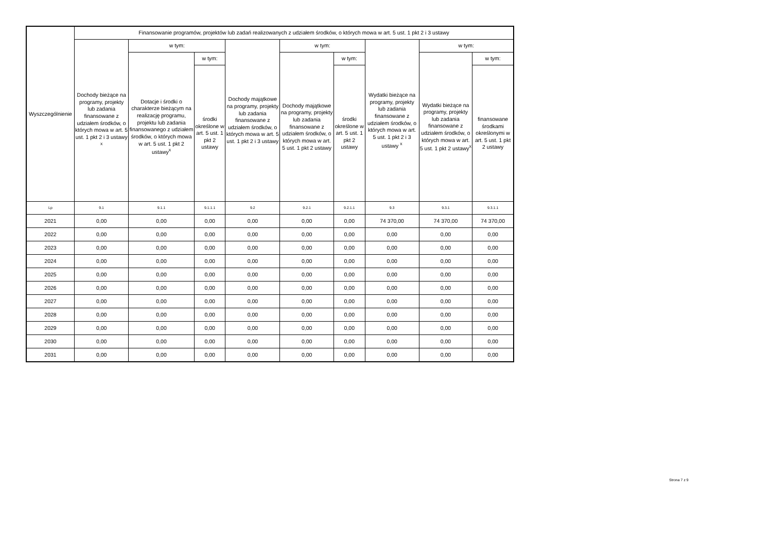| Wyszczególnienie | Finansowanie programów, projektów lub zadań realizowanych z udziałem środków, o których mowa w art. 5 ust. 1 pkt 2 i 3 ustawy | | | | | | | | |
| --- | --- | --- | --- | --- | --- | --- | --- | --- | --- |
| | Dochody bieżące na programy, projekty lub zadania finansowane z udziałem środków, o których mowa w art. 5 ust. 1 pkt 2 i 3 ustawy <sup>x</sup> | w tym: | | Dochody majątkowe na programy, projekty lub zadania finansowane z udziałem środków, o których mowa w art. 5 ust. 1 pkt 2 i 3 ustawy | w tym: | | Wydatki bieżące na programy, projekty lub zadania finansowane z udziałem środków, o których mowa w art. 5 ust. 1 pkt 2 i 3 ustawy <sup>x</sup> | w tym: | |
| | | Dotacje i środki o charakterze bieżącym na realizację programu, projektu lub zadania finansowanego z udziałem środków, o których mowa w art. 5 ust. 1 pkt 2 ustawy<sup>x</sup> | w tym: | | Dochody majątkowe na programy, projekty lub zadania finansowane z udziałem środków, o których mowa w art. 5 ust. 1 pkt 2 ustawy | w tym: | | Wydatki bieżące na programy, projekty lub zadania finansowane z udziałem środków, o których mowa w art. 5 ust. 1 pkt 2 ustawy<sup>x</sup> | w tym: |
| | | | środki określone w art. 5 ust. 1 pkt 2 ustawy | | | środki określone w art. 5 ust. 1 pkt 2 ustawy | | | finansowane środkami określonymi w art. 5 ust. 1 pkt 2 ustawy |
| Lp | 9.1 | 9.1.1 | 9.1.1.1 | 9.2 | 9.2.1 | 9.2.1.1 | 9.3 | 9.3.1 | 9.3.1.1 |
| 2021 | 0,00 | 0,00 | 0,00 | 0,00 | 0,00 | 0,00 | 74 370,00 | 74 370,00 | 74 370,00 |
| 2022 | 0,00 | 0,00 | 0,00 | 0,00 | 0,00 | 0,00 | 0,00 | 0,00 | 0,00 |
| 2023 | 0,00 | 0,00 | 0,00 | 0,00 | 0,00 | 0,00 | 0,00 | 0,00 | 0,00 |
| 2024 | 0,00 | 0,00 | 0,00 | 0,00 | 0,00 | 0,00 | 0,00 | 0,00 | 0,00 |
| 2025 | 0,00 | 0,00 | 0,00 | 0,00 | 0,00 | 0,00 | 0,00 | 0,00 | 0,00 |
| 2026 | 0,00 | 0,00 | 0,00 | 0,00 | 0,00 | 0,00 | 0,00 | 0,00 | 0,00 |
| 2027 | 0,00 | 0,00 | 0,00 | 0,00 | 0,00 | 0,00 | 0,00 | 0,00 | 0,00 |
| 2028 | 0,00 | 0,00 | 0,00 | 0,00 | 0,00 | 0,00 | 0,00 | 0,00 | 0,00 |
| 2029 | 0,00 | 0,00 | 0,00 | 0,00 | 0,00 | 0,00 | 0,00 | 0,00 | 0,00 |
| 2030 | 0,00 | 0,00 | 0,00 | 0,00 | 0,00 | 0,00 | 0,00 | 0,00 | 0,00 |
| 2031 | 0,00 | 0,00 | 0,00 | 0,00 | 0,00 | 0,00 | 0,00 | 0,00 | 0,00 |
Strona 7 z 9